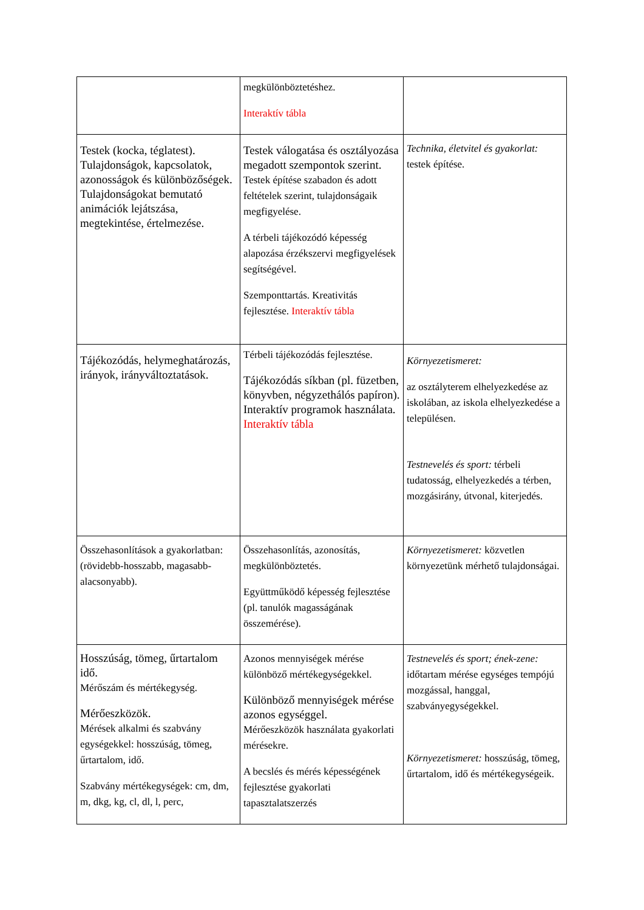| | megkülönböztetéshez. Interaktív tábla | |
| Testek (kocka, téglatest). Tulajdonságok, kapcsolatok, azonosságok és különbözőségek. Tulajdonságokat bemutató animációk lejátszása, megtekintése, értelmezése. | Testek válogatása és osztályozása megadott szempontok szerint. Testek építése szabadon és adott feltételek szerint, tulajdonságaik megfigyelése. A térbeli tájékozódó képesség alapozása érzékszervi megfigyelések segítségével. Szemponttartás. Kreativitás fejlesztése. Interaktív tábla | Technika, életvitel és gyakorlat: testek építése. |
| Tájékozódás, helymeghatározás, irányok, irányváltoztatások. | Térbeli tájékozódás fejlesztése. Tájékozódás síkban (pl. füzetben, könyvben, négyzethálós papíron). Interaktív programok használata. Interaktív tábla | Környezetismeret: az osztályterem elhelyezkedése az iskolában, az iskola elhelyezkedése a településen. Testnevelés és sport: térbeli tudatosság, elhelyezkedés a térben, mozgásirány, útvonal, kiterjedés. |
| Összehasonlítások a gyakorlatban: (rövidebb-hosszabb, magasabb-alacsonyabb). | Összehasonlítás, azonosítás, megkülönböztetés. Együttműködő képesség fejlesztése (pl. tanulók magasságának összemérése). | Környezetismeret: közvetlen környezetünk mérhető tulajdonságai. |
| Hosszúság, tömeg, űrtartalom idő. Mérőszám és mértékegység. Mérőeszközök. Mérések alkalmi és szabvány egységekkel: hosszúság, tömeg, űrtartalom, idő. Szabvány mértékegységek: cm, dm, m, dkg, kg, cl, dl, l, perc, | Azonos mennyiségek mérése különböző mértékegységekkel. Különböző mennyiségek mérése azonos egységgel. Mérőeszközök használata gyakorlati mérésekre. A becslés és mérés képességének fejlesztése gyakorlati tapasztalatszerzés | Testnevelés és sport; ének-zene: időtartam mérése egységes tempójú mozgással, hanggal, szabványegységekkel. Környezetismeret: hosszúság, tömeg, űrtartalom, idő és mértékegységeik. |